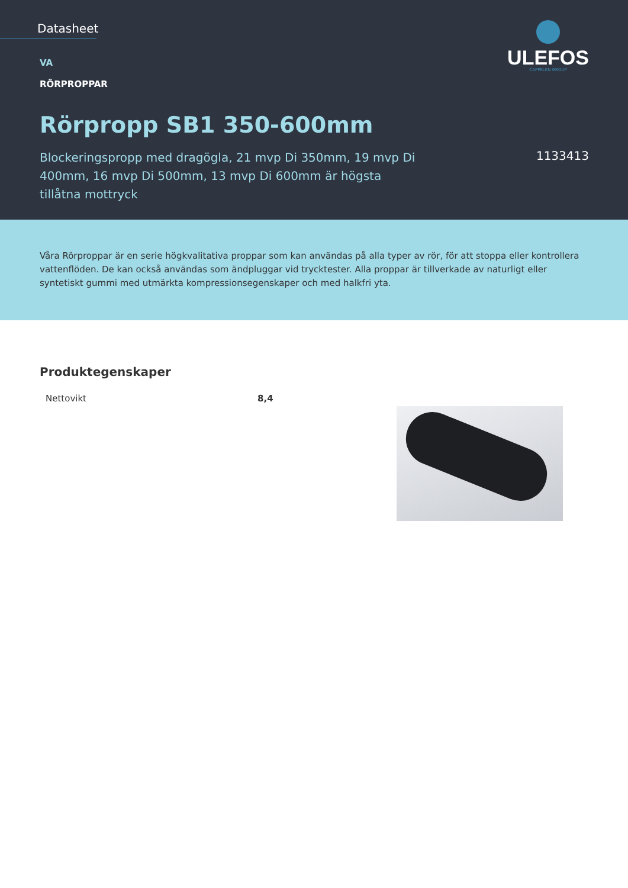Datasheet
ULEFOS
CAPPELEN GROUP
VA
RÖRPROPPAR
Rörpropp SB1 350-600mm
Blockeringspropp med dragögla, 21 mvp Di 350mm, 19 mvp Di 400mm, 16 mvp Di 500mm, 13 mvp Di 600mm är högsta tillåtna mottryck
1133413
Våra Rörproppar är en serie högkvalitativa proppar som kan användas på alla typer av rör, för att stoppa eller kontrollera vattenflöden. De kan också användas som ändpluggar vid trycktester. Alla proppar är tillverkade av naturligt eller syntetiskt gummi med utmärkta kompressionsegenskaper och med halkfri yta.
Produktegenskaper
| Nettovikt | 8,4 |